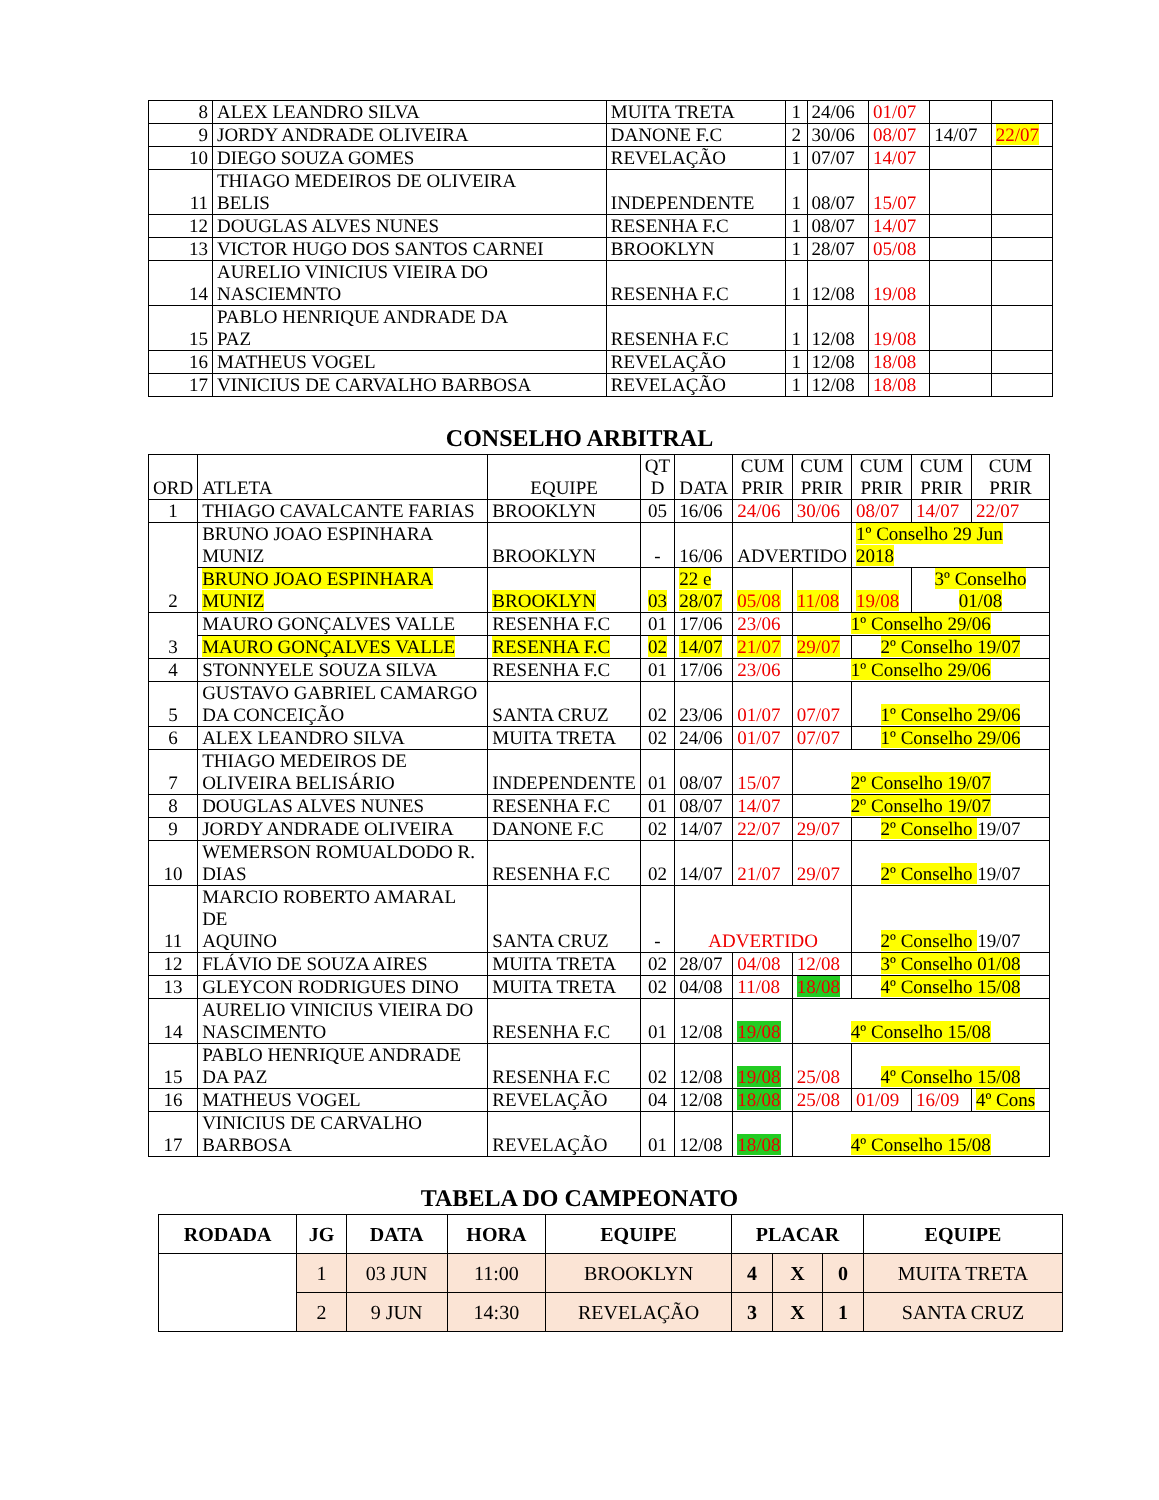| 8 | ALEX LEANDRO SILVA | MUITA TRETA | 1 | 24/06 | 01/07 | | |
| 9 | JORDY ANDRADE OLIVEIRA | DANONE F.C | 2 | 30/06 | 08/07 | 14/07 | 22/07 |
| 10 | DIEGO SOUZA GOMES | REVELAÇÃO | 1 | 07/07 | 14/07 | | |
| 11 | THIAGO MEDEIROS DE OLIVEIRA BELIS | INDEPENDENTE | 1 | 08/07 | 15/07 | | |
| 12 | DOUGLAS ALVES NUNES | RESENHA F.C | 1 | 08/07 | 14/07 | | |
| 13 | VICTOR HUGO DOS SANTOS CARNEI | BROOKLYN | 1 | 28/07 | 05/08 | | |
| 14 | AURELIO VINICIUS VIEIRA DO NASCIEMNTO | RESENHA F.C | 1 | 12/08 | 19/08 | | |
| 15 | PABLO HENRIQUE ANDRADE DA PAZ | RESENHA F.C | 1 | 12/08 | 19/08 | | |
| 16 | MATHEUS VOGEL | REVELAÇÃO | 1 | 12/08 | 18/08 | | |
| 17 | VINICIUS DE CARVALHO BARBOSA | REVELAÇÃO | 1 | 12/08 | 18/08 | | |
CONSELHO ARBITRAL
| ORD | ATLETA | EQUIPE | QT D | DATA | CUM PRIR | CUM PRIR | CUM PRIR | CUM PRIR | CUM PRIR |
| --- | --- | --- | --- | --- | --- | --- | --- | --- | --- |
| 1 | THIAGO CAVALCANTE FARIAS | BROOKLYN | 05 | 16/06 | 24/06 | 30/06 | 08/07 | 14/07 | 22/07 |
| 2 | BRUNO JOAO ESPINHARA MUNIZ | BROOKLYN | - | 16/06 | ADVERTIDO | | 1º Conselho 29 Jun 2018 | | |
| | BRUNO JOAO ESPINHARA MUNIZ | BROOKLYN | 03 | 22 e 28/07 | 05/08 | 11/08 | 19/08 | 3º Conselho 01/08 | |
| 3 | MAURO GONÇALVES VALLE | RESENHA F.C | 01 | 17/06 | 23/06 | 1º Conselho 29/06 | | | |
| | MAURO GONÇALVES VALLE | RESENHA F.C | 02 | 14/07 | 21/07 | 29/07 | 2º Conselho 19/07 | | |
| 4 | STONNYELE SOUZA SILVA | RESENHA F.C | 01 | 17/06 | 23/06 | 1º Conselho 29/06 | | | |
| 5 | GUSTAVO GABRIEL CAMARGO DA CONCEIÇÃO | SANTA CRUZ | 02 | 23/06 | 01/07 | 07/07 | 1º Conselho 29/06 | | |
| 6 | ALEX LEANDRO SILVA | MUITA TRETA | 02 | 24/06 | 01/07 | 07/07 | 1º Conselho 29/06 | | |
| 7 | THIAGO MEDEIROS DE OLIVEIRA BELISÁRIO | INDEPENDENTE | 01 | 08/07 | 15/07 | 2º Conselho 19/07 | | | |
| 8 | DOUGLAS ALVES NUNES | RESENHA F.C | 01 | 08/07 | 14/07 | 2º Conselho 19/07 | | | |
| 9 | JORDY ANDRADE OLIVEIRA | DANONE F.C | 02 | 14/07 | 22/07 | 29/07 | 2º Conselho 19/07 | | |
| 10 | WEMERSON ROMUALDODO R. DIAS | RESENHA F.C | 02 | 14/07 | 21/07 | 29/07 | 2º Conselho 19/07 | | |
| 11 | MARCIO ROBERTO AMARAL DE AQUINO | SANTA CRUZ | - | ADVERTIDO | | | 2º Conselho 19/07 | | |
| 12 | FLÁVIO DE SOUZA AIRES | MUITA TRETA | 02 | 28/07 | 04/08 | 12/08 | 3º Conselho 01/08 | | |
| 13 | GLEYCON RODRIGUES DINO | MUITA TRETA | 02 | 04/08 | 11/08 | 18/08 | 4º Conselho 15/08 | | |
| 14 | AURELIO VINICIUS VIEIRA DO NASCIMENTO | RESENHA F.C | 01 | 12/08 | 19/08 | 4º Conselho 15/08 | | | |
| 15 | PABLO HENRIQUE ANDRADE DA PAZ | RESENHA F.C | 02 | 12/08 | 19/08 | 25/08 | 4º Conselho 15/08 | | |
| 16 | MATHEUS VOGEL | REVELAÇÃO | 04 | 12/08 | 18/08 | 25/08 | 01/09 | 16/09 | 4º Cons |
| 17 | VINICIUS DE CARVALHO BARBOSA | REVELAÇÃO | 01 | 12/08 | 18/08 | 4º Conselho 15/08 | | | |
TABELA DO CAMPEONATO
| RODADA | JG | DATA | HORA | EQUIPE | PLACAR | | | EQUIPE |
| --- | --- | --- | --- | --- | --- | --- | --- | --- |
| | 1 | 03 JUN | 11:00 | BROOKLYN | 4 | X | 0 | MUITA TRETA |
| | 2 | 9 JUN | 14:30 | REVELAÇÃO | 3 | X | 1 | SANTA CRUZ |